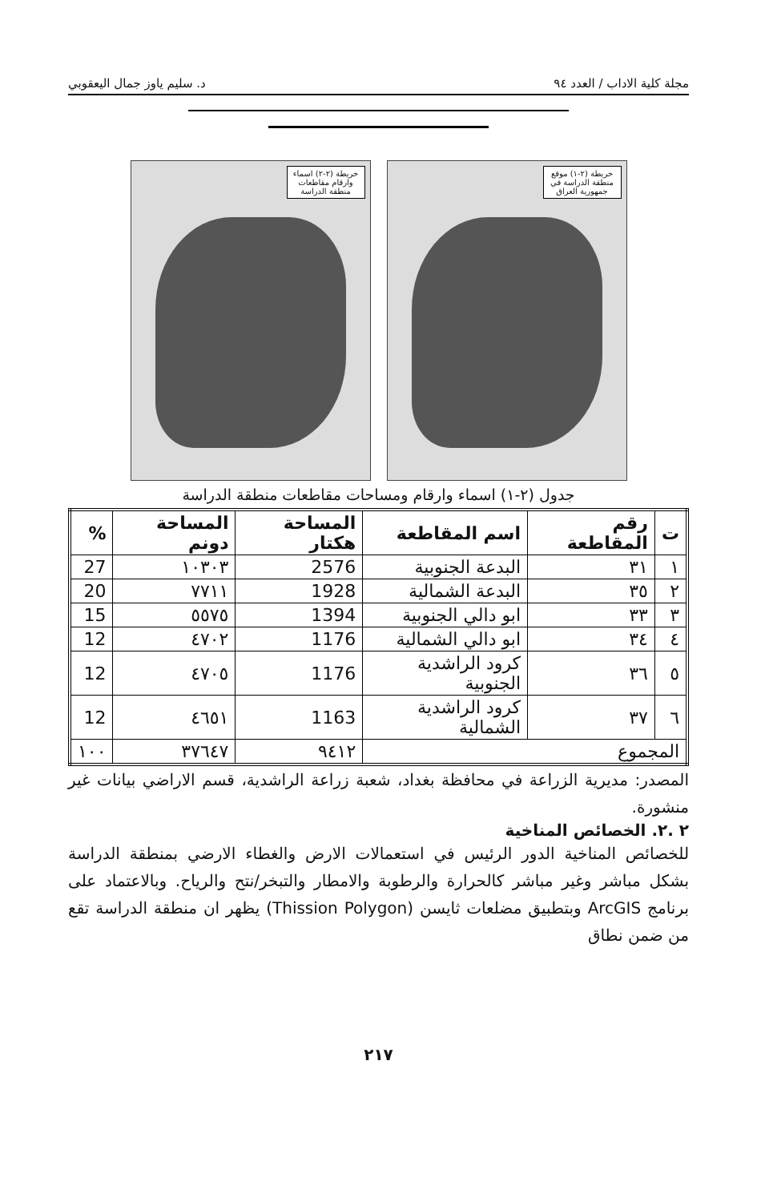مجلة كلية الاداب / العدد ٩٤ د. سليم ياوز جمال اليعقوبي
خريطة (٢-١) موقع منطقة الدراسة في جمهورية العراق خريطة (٢-٢) اسماء وارقام مقاطعات منطقة الدراسة
جدول (٢-١) اسماء وارقام ومساحات مقاطعات منطقة الدراسة
| ت | رقم المقاطعة | اسم المقاطعة | المساحة هكتار | المساحة دونم | % |
| --- | --- | --- | --- | --- | --- |
| ١ | ٣١ | البدعة الجنوبية | 2576 | ١٠٣٠٣ | 27 |
| ٢ | ٣٥ | البدعة الشمالية | 1928 | ٧٧١١ | 20 |
| ٣ | ٣٣ | ابو دالي الجنوبية | 1394 | ٥٥٧٥ | 15 |
| ٤ | ٣٤ | ابو دالي الشمالية | 1176 | ٤٧٠٢ | 12 |
| ٥ | ٣٦ | كرود الراشدية الجنوبية | 1176 | ٤٧٠٥ | 12 |
| ٦ | ٣٧ | كرود الراشدية الشمالية | 1163 | ٤٦٥١ | 12 |
| المجموع | | | ٩٤١٢ | ٣٧٦٤٧ | ١٠٠ |
المصدر: مديرية الزراعة في محافظة بغداد، شعبة زراعة الراشدية، قسم الاراضي بيانات غير منشورة.
٢ .٢. الخصائص المناخية
للخصائص المناخية الدور الرئيس في استعمالات الارض والغطاء الارضي بمنطقة الدراسة بشكل مباشر وغير مباشر كالحرارة والرطوبة والامطار والتبخر/نتح والرياح. وبالاعتماد على برنامج ArcGIS وبتطبيق مضلعات ثايسن (Thission Polygon) يظهر ان منطقة الدراسة تقع من ضمن نطاق
٢١٧